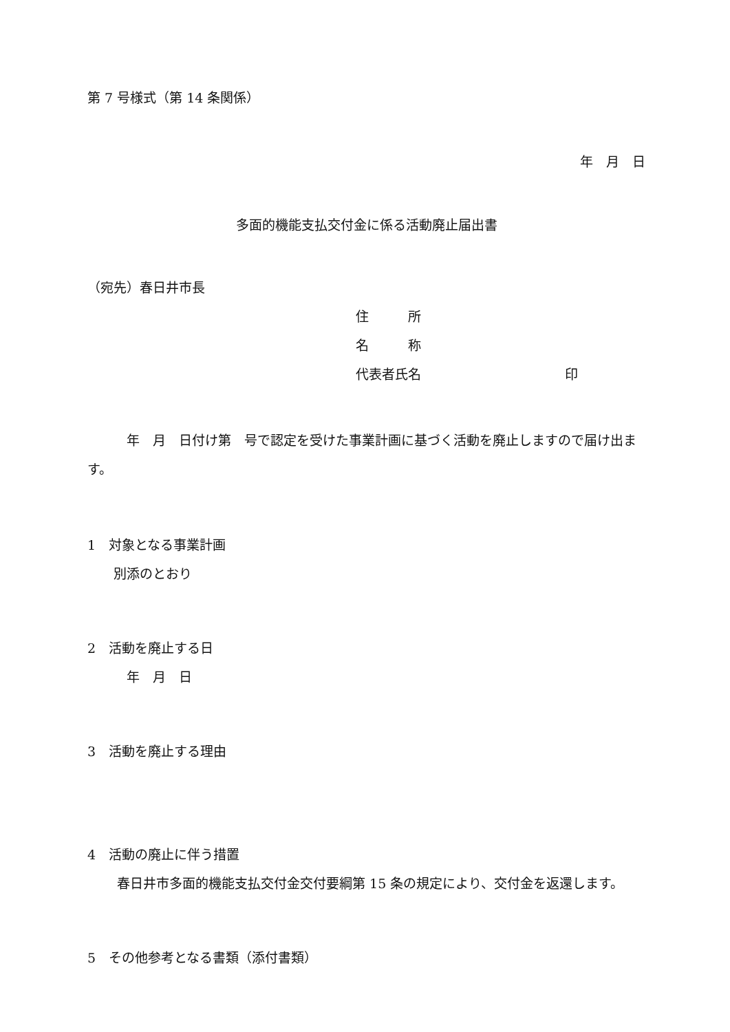第 7 号様式（第 14 条関係）
年　月　日
多面的機能支払交付金に係る活動廃止届出書
（宛先）春日井市長
住　　　所
名　　　称
代表者氏名　　　　　　　　　　　印
　　　年　月　日付け第　号で認定を受けた事業計画に基づく活動を廃止しますので届け出ます。
1　対象となる事業計画
　　別添のとおり
2　活動を廃止する日
　　　年　月　日
3　活動を廃止する理由
4　活動の廃止に伴う措置
　春日井市多面的機能支払交付金交付要綱第 15 条の規定により、交付金を返還します。
5　その他参考となる書類（添付書類）